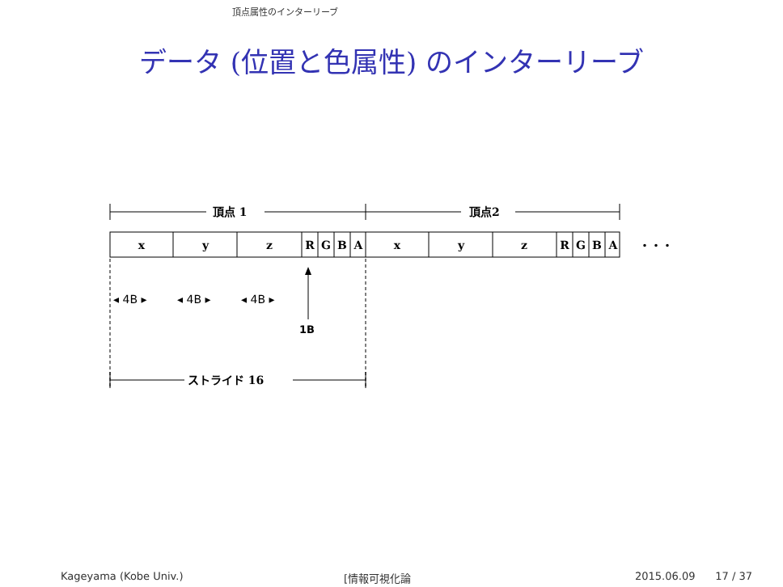頂点属性のインターリーブ
データ (位置と色属性) のインターリーブ
頂点 1
頂点2
x
y
z
R
G
B
A
x
y
z
R
G
B
A
・・・
◂ 4B ▸
◂ 4B ▸
◂ 4B ▸
1B
ストライド 16
Kageyama (Kobe Univ.) [情報可視化論 2015.06.09 17 / 37